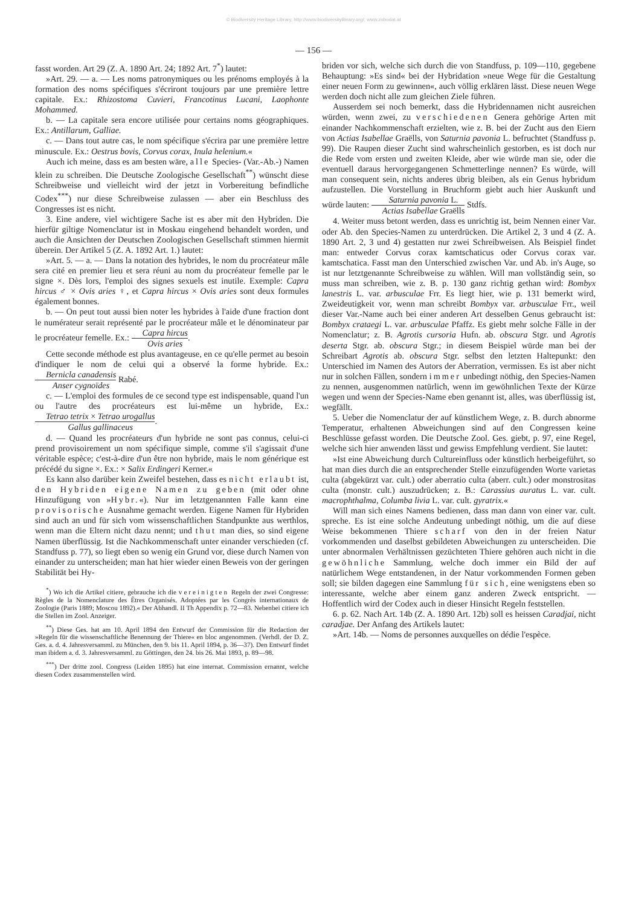© Biodiversity Heritage Library, http://www.biodiversitylibrary.org/; www.zobodat.at
— 156 —
fasst worden. Art 29 (Z. A. 1890 Art. 24; 1892 Art. 7<sup>*</sup>) lautet:
»Art. 29. — a. — Les noms patronymiques ou les prénoms employés à la formation des noms spécifiques s'écriront toujours par une première lettre capitale. Ex.: Rhizostoma Cuvieri, Francotinus Lucani, Laophonte Mohammed.
b. — La capitale sera encore utilisée pour certains noms géographiques. Ex.: Antillarum, Galliae.
c. — Dans tout autre cas, le nom spécifique s'écrira par une première lettre minuscule. Ex.: Oestrus bovis, Corvus corax, Inula helenium.«
Auch ich meine, dass es am besten wäre, alle Species- (Var.-Ab.-) Namen klein zu schreiben. Die Deutsche Zoologische Gesellschaft<sup>**</sup>) wünscht diese Schreibweise und vielleicht wird der jetzt in Vorbereitung befindliche Codex<sup>***</sup>) nur diese Schreibweise zulassen — aber ein Beschluss des Congresses ist es nicht.
3. Eine andere, viel wichtigere Sache ist es aber mit den Hybriden. Die hierfür giltige Nomenclatur ist in Moskau eingehend behandelt worden, und auch die Ansichten der Deutschen Zoologischen Gesellschaft stimmen hiermit überein. Der Artikel 5 (Z. A. 1892 Art. 1.) lautet:
»Art. 5. — a. — Dans la notation des hybrides, le nom du procréateur mâle sera cité en premier lieu et sera réuni au nom du procréateur femelle par le signe ×. Dès lors, l'emploi des signes sexuels est inutile. Exemple: Capra hircus ♂ × Ovis aries ♀, et Capra hircus × Ovis aries sont deux formules également bonnes.
b. — On peut tout aussi bien noter les hybrides à l'aide d'une fraction dont le numérateur serait représenté par le procréateur mâle et le dénominateur par le procréateur femelle. Ex.: Capra hircus Ovis aries.
Cette seconde méthode est plus avantageuse, en ce qu'elle permet au besoin d'indiquer le nom de celui qui a observé la forme hybride. Ex.: Bernicla canadensis Anser cygnoïdes Rabé.
c. — L'emploi des formules de ce second type est indispensable, quand l'un ou l'autre des procréateurs est lui-même un hybride, Ex.: Tetrao tetrix × Tetrao urogallus Gallus gallinaceus.
d. — Quand les procréateurs d'un hybride ne sont pas connus, celui-ci prend provisoirement un nom spécifique simple, comme s'il s'agissait d'une véritable espèce; c'est-à-dire d'un être non hybride, mais le nom générique est précédé du signe ×. Ex.: × Salix Erdingeri Kerner.«
Es kann also darüber kein Zweifel bestehen, dass es nicht erlaubt ist, den Hybriden eigene Namen zu geben (mit oder ohne Hinzufügung von »Hybr.«). Nur im letztgenannten Falle kann eine provisorische Ausnahme gemacht werden. Eigene Namen für Hybriden sind auch an und für sich vom wissenschaftlichen Standpunkte aus werthlos, wenn man die Eltern nicht dazu nennt; und thut man dies, so sind eigene Namen überflüssig. Ist die Nachkommenschaft unter einander verschieden (cf. Standfuss p. 77), so liegt eben so wenig ein Grund vor, diese durch Namen von einander zu unterscheiden; man hat hier wieder einen Beweis von der geringen Stabilität bei Hy-
<sup>*</sup>) Wo ich die Artikel citiere, gebrauche ich die vereinigten Regeln der zwei Congresse: Règles de la Nomenclature des Êtres Organisés. Adoptées par les Congrès internationaux de Zoologie (Paris 1889; Moscou 1892).« Der Abhandl. II Th Appendix p. 72—83. Nebenbei citiere ich die Stellen im Zool. Anzeiger.
<sup>**</sup>) Diese Ges. hat am 10. April 1894 den Entwurf der Commission für die Redaction der »Regeln für die wissenschaftliche Benennung der Thiere« en bloc angenommen. (Verhdl. der D. Z. Ges. a. d. 4. Jahresversamml. zu München, den 9. bis 11. April 1894, p. 36—37). Den Entwurf findet man ibidem a. d. 3. Jahresversamml. zu Göttingen, den 24. bis 26. Mai 1893, p. 89—98.
<sup>***</sup>) Der dritte zool. Congress (Leiden 1895) hat eine internat. Commission ernannt, welche diesen Codex zusammenstellen wird.
briden vor sich, welche sich durch die von Standfuss, p. 109—110, gegebene Behauptung: »Es sind« bei der Hybridation »neue Wege für die Gestaltung einer neuen Form zu gewinnen«, auch völlig erklären lässt. Diese neuen Wege werden doch nicht alle zum gleichen Ziele führen.
Ausserdem sei noch bemerkt, dass die Hybridennamen nicht ausreichen würden, wenn zwei, zu verschiedenen Genera gehörige Arten mit einander Nachkommenschaft erzielten, wie z. B. bei der Zucht aus den Eiern von Actias Isabellae Graëlls, von Saturnia pavonia L. befruchtet (Standfuss p. 99). Die Raupen dieser Zucht sind wahrscheinlich gestorben, es ist doch nur die Rede vom ersten und zweiten Kleide, aber wie würde man sie, oder die eventuell daraus hervorgegangenen Schmetterlinge nennen? Es würde, will man consequent sein, nichts anderes übrig bleiben, als ein Genus hybridum aufzustellen. Die Vorstellung in Bruchform giebt auch hier Auskunft und würde lauten: Saturnia pavonia L. Actias Isabellae Graëlls Stdfs.
4. Weiter muss betont werden, dass es unrichtig ist, beim Nennen einer Var. oder Ab. den Species-Namen zu unterdrücken. Die Artikel 2, 3 und 4 (Z. A. 1890 Art. 2, 3 und 4) gestatten nur zwei Schreibweisen. Als Beispiel findet man: entweder Corvus corax kamtschaticus oder Corvus corax var. kamtschatica. Fasst man den Unterschied zwischen Var. und Ab. in's Auge, so ist nur letztgenannte Schreibweise zu wählen. Will man vollständig sein, so muss man schreiben, wie z. B. p. 130 ganz richtig gethan wird: Bombyx lanestris L. var. arbusculae Frr. Es liegt hier, wie p. 131 bemerkt wird, Zweideutigkeit vor, wenn man schreibt Bombyx var. arbusculae Frr., weil dieser Var.-Name auch bei einer anderen Art desselben Genus gebraucht ist: Bombyx crataegi L. var. arbusculae Pfaffz. Es giebt mehr solche Fälle in der Nomenclatur; z. B. Agrotis cursoria Hufn. ab. obscura Stgr. und Agrotis deserta Stgr. ab. obscura Stgr.; in diesem Beispiel würde man bei der Schreibart Agrotis ab. obscura Stgr. selbst den letzten Haltepunkt: den Unterschied im Namen des Autors der Aberration, vermissen. Es ist aber nicht nur in solchen Fällen, sondern immer unbedingt nöthig, den Species-Namen zu nennen, ausgenommen natürlich, wenn im gewöhnlichen Texte der Kürze wegen und wenn der Species-Name eben genannt ist, alles, was überflüssig ist, wegfällt.
5. Ueber die Nomenclatur der auf künstlichem Wege, z. B. durch abnorme Temperatur, erhaltenen Abweichungen sind auf den Congressen keine Beschlüsse gefasst worden. Die Deutsche Zool. Ges. giebt, p. 97, eine Regel, welche sich hier anwenden lässt und gewiss Empfehlung verdient. Sie lautet:
»Ist eine Abweichung durch Cultureinfluss oder künstlich herbeigeführt, so hat man dies durch die an entsprechender Stelle einzufügenden Worte varietas culta (abgekürzt var. cult.) oder aberratio culta (aberr. cult.) oder monstrositas culta (monstr. cult.) auszudrücken; z. B.: Carassius auratus L. var. cult. macrophthalma, Columba livia L. var. cult. gyratrix.«
Will man sich eines Namens bedienen, dass man dann von einer var. cult. spreche. Es ist eine solche Andeutung unbedingt nöthig, um die auf diese Weise bekommenen Thiere scharf von den in der freien Natur vorkommenden und daselbst gebildeten Abweichungen zu unterscheiden. Die unter abnormalen Verhältnissen gezüchteten Thiere gehören auch nicht in die gewöhnliche Sammlung, welche doch immer ein Bild der auf natürlichem Wege entstandenen, in der Natur vorkommenden Formen geben soll; sie bilden dagegen eine Sammlung für sich, eine wenigstens eben so interessante, welche aber einem ganz anderen Zweck entspricht. — Hoffentlich wird der Codex auch in dieser Hinsicht Regeln feststellen.
6. p. 62. Nach Art. 14b (Z. A. 1890 Art. 12b) soll es heissen Caradjai, nicht caradjae. Der Anfang des Artikels lautet:
»Art. 14b. — Noms de personnes auxquelles on dédie l'espèce.